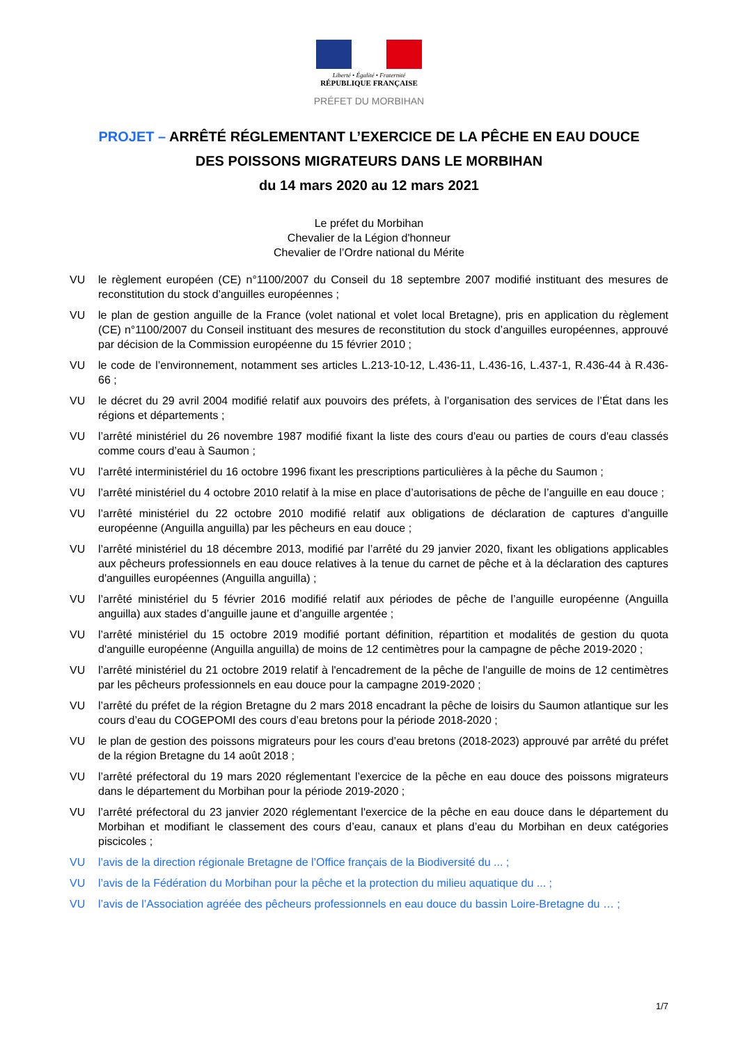Liberté • Égalité • Fraternité
RÉPUBLIQUE FRANÇAISE
PRÉFET DU MORBIHAN
PROJET – ARRÊTÉ RÉGLEMENTANT L’EXERCICE DE LA PÊCHE EN EAU DOUCE
DES POISSONS MIGRATEURS DANS LE MORBIHAN
du 14 mars 2020 au 12 mars 2021
Le préfet du Morbihan
Chevalier de la Légion d'honneur
Chevalier de l’Ordre national du Mérite
VU le règlement européen (CE) n°1100/2007 du Conseil du 18 septembre 2007 modifié instituant des mesures de reconstitution du stock d’anguilles européennes ;
VU le plan de gestion anguille de la France (volet national et volet local Bretagne), pris en application du règlement (CE) n°1100/2007 du Conseil instituant des mesures de reconstitution du stock d’anguilles européennes, approuvé par décision de la Commission européenne du 15 février 2010 ;
VU le code de l’environnement, notamment ses articles L.213-10-12, L.436-11, L.436-16, L.437-1, R.436-44 à R.436-66 ;
VU le décret du 29 avril 2004 modifié relatif aux pouvoirs des préfets, à l’organisation des services de l’État dans les régions et départements ;
VU l’arrêté ministériel du 26 novembre 1987 modifié fixant la liste des cours d'eau ou parties de cours d'eau classés comme cours d’eau à Saumon ;
VU l’arrêté interministériel du 16 octobre 1996 fixant les prescriptions particulières à la pêche du Saumon ;
VU l’arrêté ministériel du 4 octobre 2010 relatif à la mise en place d’autorisations de pêche de l’anguille en eau douce ;
VU l’arrêté ministériel du 22 octobre 2010 modifié relatif aux obligations de déclaration de captures d’anguille européenne (Anguilla anguilla) par les pêcheurs en eau douce ;
VU l’arrêté ministériel du 18 décembre 2013, modifié par l’arrêté du 29 janvier 2020, fixant les obligations applicables aux pêcheurs professionnels en eau douce relatives à la tenue du carnet de pêche et à la déclaration des captures d'anguilles européennes (Anguilla anguilla) ;
VU l’arrêté ministériel du 5 février 2016 modifié relatif aux périodes de pêche de l’anguille européenne (Anguilla anguilla) aux stades d’anguille jaune et d’anguille argentée ;
VU l’arrêté ministériel du 15 octobre 2019 modifié portant définition, répartition et modalités de gestion du quota d'anguille européenne (Anguilla anguilla) de moins de 12 centimètres pour la campagne de pêche 2019-2020 ;
VU l’arrêté ministériel du 21 octobre 2019 relatif à l'encadrement de la pêche de l'anguille de moins de 12 centimètres par les pêcheurs professionnels en eau douce pour la campagne 2019-2020 ;
VU l’arrêté du préfet de la région Bretagne du 2 mars 2018 encadrant la pêche de loisirs du Saumon atlantique sur les cours d’eau du COGEPOMI des cours d’eau bretons pour la période 2018-2020 ;
VU le plan de gestion des poissons migrateurs pour les cours d’eau bretons (2018-2023) approuvé par arrêté du préfet de la région Bretagne du 14 août 2018 ;
VU l’arrêté préfectoral du 19 mars 2020 réglementant l’exercice de la pêche en eau douce des poissons migrateurs dans le département du Morbihan pour la période 2019-2020 ;
VU l’arrêté préfectoral du 23 janvier 2020 réglementant l'exercice de la pêche en eau douce dans le département du Morbihan et modifiant le classement des cours d’eau, canaux et plans d’eau du Morbihan en deux catégories piscicoles ;
VU l’avis de la direction régionale Bretagne de l’Office français de la Biodiversité du ... ;
VU l’avis de la Fédération du Morbihan pour la pêche et la protection du milieu aquatique du ... ;
VU l’avis de l’Association agréée des pêcheurs professionnels en eau douce du bassin Loire-Bretagne du … ;
1/7